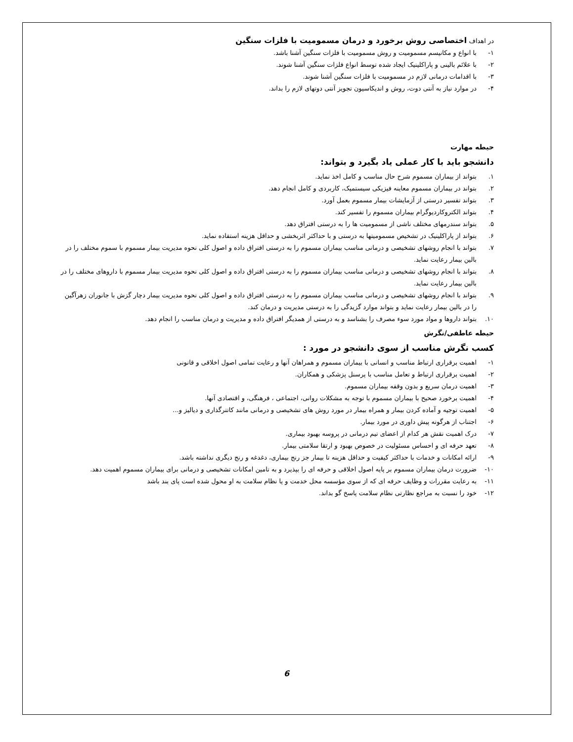در اهداف اختصاصی روش برخورد و درمان مسمومیت با فلزات سنگین
۱- با انواع و مکانیسم مسمومیت و روش مسمومیت با فلزات سنگین آشنا باشد.
۲- با علائم بالینی و پاراکلینیک ایجاد شده توسط انواع فلزات سنگین آشنا شوند.
۳- با اقدامات درمانی لازم در مسمومیت با فلزات سنگین آشنا شوند.
۴- در موارد نیاز به آنتی دوت، روش و اندیکاسیون تجویز آنتی دوتهای لازم را بداند.
حیطه مهارت
دانشجو باید با کار عملی یاد بگیرد و بتواند:
۱. بتواند از بیماران مسموم شرح حال مناسب و کامل اخذ نماید.
۲. بتواند در بیماران مسموم معاینه فیزیکی سیستمیک، کاربردی و کامل انجام دهد.
۳. بتواند تفسیر درستی از آزمایشات بیمار مسموم بعمل آورد.
۴. بتواند الکتروکاردیوگرام بیماران مسموم را تفسیر کند.
۵. بتواند سندرمهای مختلف ناشی از مسمومیت ها را به درستی افتراق دهد.
۶. بتواند از پاراکلینیک در تشخیص مسمومیتها به درستی و با حداکثر اثربخشی و حداقل هزینه استفاده نماید.
۷. بتواند با انجام روشهای تشخیصی و درمانی مناسب بیماران مسموم را به درستی افتراق داده و اصول کلی نحوه مدیریت بیمار مسموم با سموم مختلف را در بالین بیمار رعایت نماید.
۸. بتواند با انجام روشهای تشخیصی و درمانی مناسب بیماران مسموم را به درستی افتراق داده و اصول کلی نحوه مدیریت بیمار مسموم با داروهای مختلف را در بالین بیمار رعایت نماید.
۹. بتواند با انجام روشهای تشخیصی و درمانی مناسب بیماران مسموم را به درستی افتراق داده و اصول کلی نحوه مدیریت بیمار دچار گزش با جانوران زهرآگین را در بالین بیمار رعایت نماید و بتواند موارد گزیدگی را به درستی مدیریت و درمان کند.
۱۰. بتواند داروها و مواد مورد سوء مصرف را بشناسد و به درستی از همدیگر افتراق داده و مدیریت و درمان مناسب را انجام دهد.
حیطه عاطفی/نگرش
کسب نگرش مناسب از سوی دانشجو در مورد :
۱- اهمیت برقراری ارتباط مناسب و انسانی با بیماران مسموم و همراهان آنها و رعایت تمامی اصول اخلاقی و قانونی
۲- اهمیت برقراری ارتباط و تعامل مناسب با پرسنل پزشکی و همکاران.
۳- اهمیت درمان سریع و بدون وقفه بیماران مسموم.
۴- اهمیت برخورد صحیح با بیماران مسموم با توجه به مشکلات روانی، اجتماعی ، فرهنگی، و اقتصادی آنها.
۵- اهمیت توجیه و آماده کردن بیمار و همراه بیمار در مورد روش های تشخیصی و درمانی مانند کاتترگذاری و دیالیز و...
۶- اجتناب از هرگونه پیش داوری در مورد بیمار.
۷- درک اهمیت نقش هر کدام از اعضای تیم درمانی در پروسه بهبود بیماری.
۸- تعهد حرفه ای و احساس مسئولیت در خصوص بهبود و ارتقا سلامتی بیمار.
۹- ارائه امکانات و خدمات با حداکثر کیفیت و حداقل هزینه تا بیمار جز رنج بیماری، دغدغه و رنج دیگری نداشته باشد.
۱۰- ضرورت درمان بیماران مسموم بر پایه اصول اخلاقی و حرفه ای را بپذیرد و به تامین امکانات تشخیصی و درمانی برای بیماران مسموم اهمیت دهد.
۱۱- به رعایت مقررات و وظایف حرفه ای که از سوی مؤسسه محل خدمت و یا نظام سلامت به او محول شده است پای بند باشد
۱۲- خود را نسبت به مراجع نظارتی نظام سلامت پاسخ گو بداند.
6